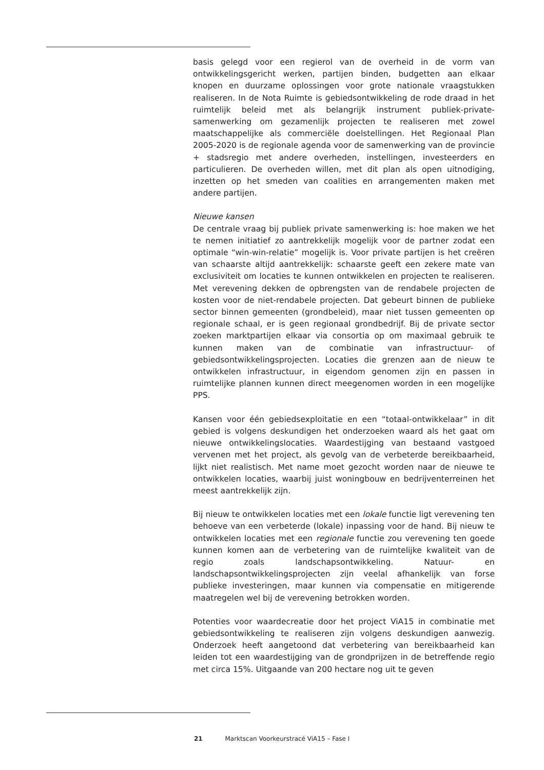basis gelegd voor een regierol van de overheid in de vorm van ontwikkelingsgericht werken, partijen binden, budgetten aan elkaar knopen en duurzame oplossingen voor grote nationale vraagstukken realiseren. In de Nota Ruimte is gebiedsontwikkeling de rode draad in het ruimtelijk beleid met als belangrijk instrument publiek-private-samenwerking om gezamenlijk projecten te realiseren met zowel maatschappelijke als commerciële doelstellingen. Het Regionaal Plan 2005-2020 is de regionale agenda voor de samenwerking van de provincie + stadsregio met andere overheden, instellingen, investeerders en particulieren. De overheden willen, met dit plan als open uitnodiging, inzetten op het smeden van coalities en arrangementen maken met andere partijen.
Nieuwe kansen
De centrale vraag bij publiek private samenwerking is: hoe maken we het te nemen initiatief zo aantrekkelijk mogelijk voor de partner zodat een optimale “win-win-relatie” mogelijk is. Voor private partijen is het creëren van schaarste altijd aantrekkelijk: schaarste geeft een zekere mate van exclusiviteit om locaties te kunnen ontwikkelen en projecten te realiseren. Met verevening dekken de opbrengsten van de rendabele projecten de kosten voor de niet-rendabele projecten. Dat gebeurt binnen de publieke sector binnen gemeenten (grondbeleid), maar niet tussen gemeenten op regionale schaal, er is geen regionaal grondbedrijf. Bij de private sector zoeken marktpartijen elkaar via consortia op om maximaal gebruik te kunnen maken van de combinatie van infrastructuur- of gebiedsontwikkelingsprojecten. Locaties die grenzen aan de nieuw te ontwikkelen infrastructuur, in eigendom genomen zijn en passen in ruimtelijke plannen kunnen direct meegenomen worden in een mogelijke PPS.
Kansen voor één gebiedsexploitatie en een “totaal-ontwikkelaar” in dit gebied is volgens deskundigen het onderzoeken waard als het gaat om nieuwe ontwikkelingslocaties. Waardestijging van bestaand vastgoed vervenen met het project, als gevolg van de verbeterde bereikbaarheid, lijkt niet realistisch. Met name moet gezocht worden naar de nieuwe te ontwikkelen locaties, waarbij juist woningbouw en bedrijventerreinen het meest aantrekkelijk zijn.
Bij nieuw te ontwikkelen locaties met een lokale functie ligt verevening ten behoeve van een verbeterde (lokale) inpassing voor de hand. Bij nieuw te ontwikkelen locaties met een regionale functie zou verevening ten goede kunnen komen aan de verbetering van de ruimtelijke kwaliteit van de regio zoals landschapsontwikkeling. Natuur- en landschapsontwikkelingsprojecten zijn veelal afhankelijk van forse publieke investeringen, maar kunnen via compensatie en mitigerende maatregelen wel bij de verevening betrokken worden.
Potenties voor waardecreatie door het project ViA15 in combinatie met gebiedsontwikkeling te realiseren zijn volgens deskundigen aanwezig. Onderzoek heeft aangetoond dat verbetering van bereikbaarheid kan leiden tot een waardestijging van de grondprijzen in de betreffende regio met circa 15%. Uitgaande van 200 hectare nog uit te geven
21 Marktscan Voorkeurstracé ViA15 – Fase I